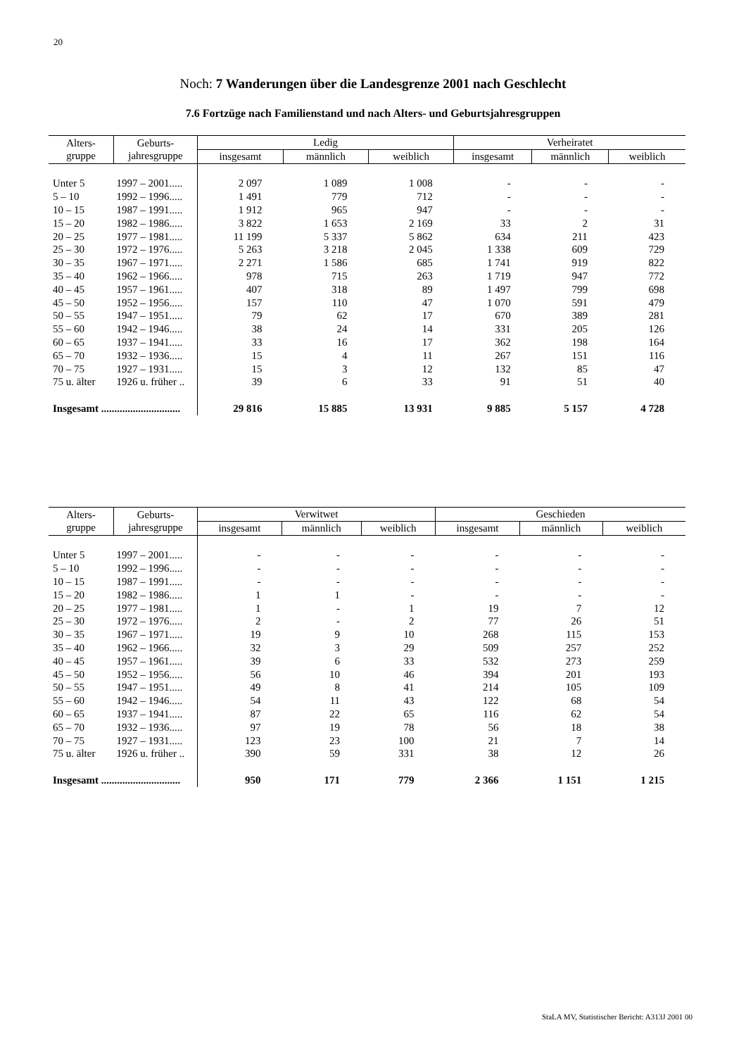20
Noch: 7 Wanderungen über die Landesgrenze 2001 nach Geschlecht
7.6 Fortzüge nach Familienstand und nach Alters- und Geburtsjahresgruppen
| Alters- gruppe | Geburts- jahresgruppe | Ledig | | | Verheiratet | | |
| --- | --- | --- | --- | --- | --- | --- | --- |
| | | insgesamt | männlich | weiblich | insgesamt | männlich | weiblich |
| Unter 5 | 1997 – 2001..... | 2 097 | 1 089 | 1 008 | - | - | - |
| 5 – 10 | 1992 – 1996..... | 1 491 | 779 | 712 | - | - | - |
| 10 – 15 | 1987 – 1991..... | 1 912 | 965 | 947 | - | - | - |
| 15 – 20 | 1982 – 1986..... | 3 822 | 1 653 | 2 169 | 33 | 2 | 31 |
| 20 – 25 | 1977 – 1981..... | 11 199 | 5 337 | 5 862 | 634 | 211 | 423 |
| 25 – 30 | 1972 – 1976..... | 5 263 | 3 218 | 2 045 | 1 338 | 609 | 729 |
| 30 – 35 | 1967 – 1971..... | 2 271 | 1 586 | 685 | 1 741 | 919 | 822 |
| 35 – 40 | 1962 – 1966..... | 978 | 715 | 263 | 1 719 | 947 | 772 |
| 40 – 45 | 1957 – 1961..... | 407 | 318 | 89 | 1 497 | 799 | 698 |
| 45 – 50 | 1952 – 1956..... | 157 | 110 | 47 | 1 070 | 591 | 479 |
| 50 – 55 | 1947 – 1951..... | 79 | 62 | 17 | 670 | 389 | 281 |
| 55 – 60 | 1942 – 1946..... | 38 | 24 | 14 | 331 | 205 | 126 |
| 60 – 65 | 1937 – 1941..... | 33 | 16 | 17 | 362 | 198 | 164 |
| 65 – 70 | 1932 – 1936..... | 15 | 4 | 11 | 267 | 151 | 116 |
| 70 – 75 | 1927 – 1931..... | 15 | 3 | 12 | 132 | 85 | 47 |
| 75 u. älter | 1926 u. früher .. | 39 | 6 | 33 | 91 | 51 | 40 |
| Insgesamt .............................. | | 29 816 | 15 885 | 13 931 | 9 885 | 5 157 | 4 728 |
| Alters- gruppe | Geburts- jahresgruppe | Verwitwet | | | Geschieden | | |
| --- | --- | --- | --- | --- | --- | --- | --- |
| | | insgesamt | männlich | weiblich | insgesamt | männlich | weiblich |
| Unter 5 | 1997 – 2001..... | - | - | - | - | - | - |
| 5 – 10 | 1992 – 1996..... | - | - | - | - | - | - |
| 10 – 15 | 1987 – 1991..... | - | - | - | - | - | - |
| 15 – 20 | 1982 – 1986..... | 1 | 1 | - | - | - | - |
| 20 – 25 | 1977 – 1981..... | 1 | - | 1 | 19 | 7 | 12 |
| 25 – 30 | 1972 – 1976..... | 2 | - | 2 | 77 | 26 | 51 |
| 30 – 35 | 1967 – 1971..... | 19 | 9 | 10 | 268 | 115 | 153 |
| 35 – 40 | 1962 – 1966..... | 32 | 3 | 29 | 509 | 257 | 252 |
| 40 – 45 | 1957 – 1961..... | 39 | 6 | 33 | 532 | 273 | 259 |
| 45 – 50 | 1952 – 1956..... | 56 | 10 | 46 | 394 | 201 | 193 |
| 50 – 55 | 1947 – 1951..... | 49 | 8 | 41 | 214 | 105 | 109 |
| 55 – 60 | 1942 – 1946..... | 54 | 11 | 43 | 122 | 68 | 54 |
| 60 – 65 | 1937 – 1941..... | 87 | 22 | 65 | 116 | 62 | 54 |
| 65 – 70 | 1932 – 1936..... | 97 | 19 | 78 | 56 | 18 | 38 |
| 70 – 75 | 1927 – 1931..... | 123 | 23 | 100 | 21 | 7 | 14 |
| 75 u. älter | 1926 u. früher .. | 390 | 59 | 331 | 38 | 12 | 26 |
| Insgesamt .............................. | | 950 | 171 | 779 | 2 366 | 1 151 | 1 215 |
StaLA MV, Statistischer Bericht: A313J 2001 00